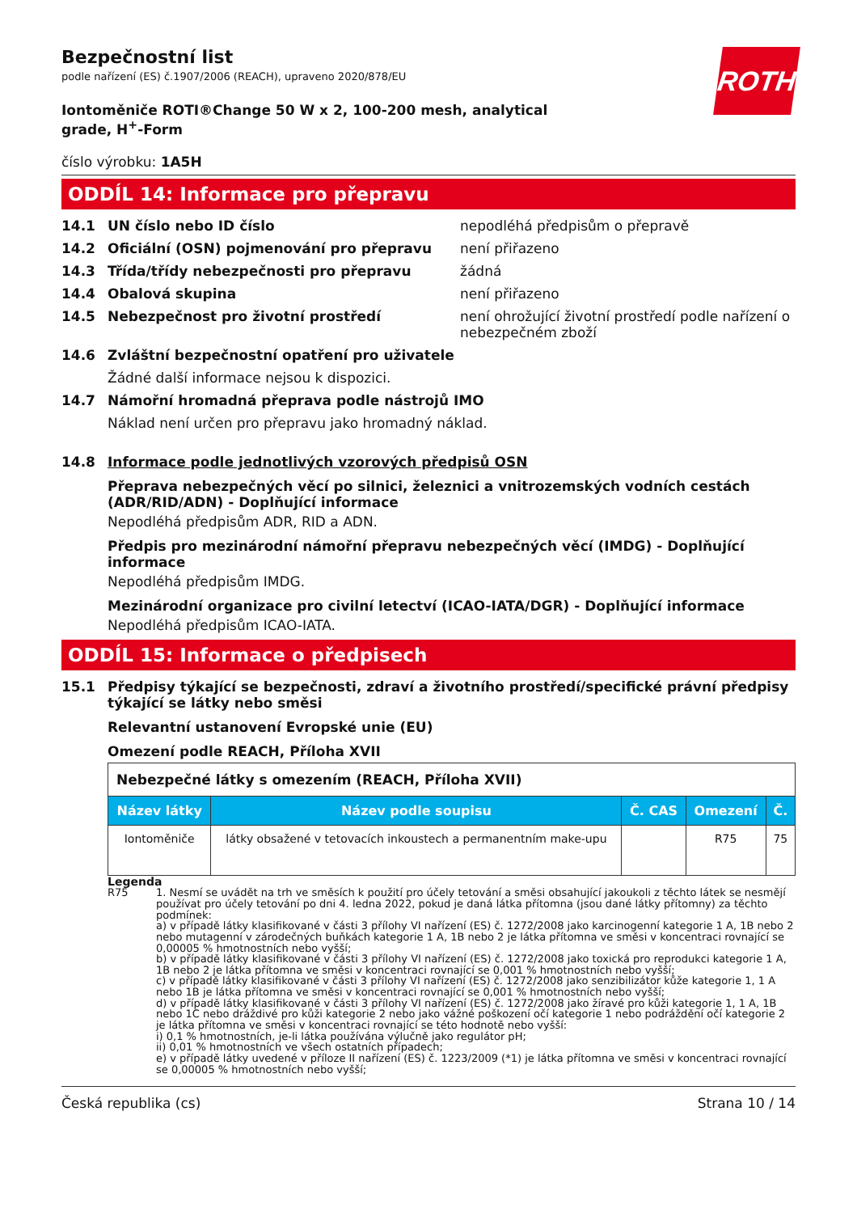ROTH
Bezpečnostní list
podle nařízení (ES) č.1907/2006 (REACH), upraveno 2020/878/EU
Iontoměniče ROTI®Change 50 W x 2, 100-200 mesh, analytical grade, H<sup>+</sup>-Form
číslo výrobku: 1A5H
ODDÍL 14: Informace pro přepravu
14.1 UN číslo nebo ID číslo nepodléhá předpisům o přepravě
14.2 Oficiální (OSN) pojmenování pro přepravu není přiřazeno
14.3 Třída/třídy nebezpečnosti pro přepravu žádná
14.4 Obalová skupina není přiřazeno
14.5 Nebezpečnost pro životní prostředí není ohrožující životní prostředí podle nařízení o nebezpečném zboží
14.6 Zvláštní bezpečnostní opatření pro uživatele
Žádné další informace nejsou k dispozici.
14.7 Námořní hromadná přeprava podle nástrojů IMO
Náklad není určen pro přepravu jako hromadný náklad.
14.8 Informace podle jednotlivých vzorových předpisů OSN
Přeprava nebezpečných věcí po silnici, železnici a vnitrozemských vodních cestách (ADR/RID/ADN) - Doplňující informace
Nepodléhá předpisům ADR, RID a ADN.
Předpis pro mezinárodní námořní přepravu nebezpečných věcí (IMDG) - Doplňující informace
Nepodléhá předpisům IMDG.
Mezinárodní organizace pro civilní letectví (ICAO-IATA/DGR) - Doplňující informace
Nepodléhá předpisům ICAO-IATA.
ODDÍL 15: Informace o předpisech
15.1 Předpisy týkající se bezpečnosti, zdraví a životního prostředí/specifické právní předpisy týkající se látky nebo směsi
Relevantní ustanovení Evropské unie (EU)
Omezení podle REACH, Příloha XVII
| Nebezpečné látky s omezením (REACH, Příloha XVII) | | | | |
| Název látky | Název podle soupisu | Č. CAS | Omezení | Č. |
| Iontoměniče | látky obsažené v tetovacích inkoustech a permanentním make-upu | | R75 | 75 |
Legenda
R75 1. Nesmí se uvádět na trh ve směsích k použití pro účely tetování a směsi obsahující jakoukoli z těchto látek se nesmějí používat pro účely tetování po dni 4. ledna 2022, pokud je daná látka přítomna (jsou dané látky přítomny) za těchto podmínek:
a) v případě látky klasifikované v části 3 přílohy VI nařízení (ES) č. 1272/2008 jako karcinogenní kategorie 1 A, 1B nebo 2 nebo mutagenní v zárodečných buňkách kategorie 1 A, 1B nebo 2 je látka přítomna ve směsi v koncentraci rovnající se 0,00005 % hmotnostních nebo vyšší;
b) v případě látky klasifikované v části 3 přílohy VI nařízení (ES) č. 1272/2008 jako toxická pro reprodukci kategorie 1 A, 1B nebo 2 je látka přítomna ve směsi v koncentraci rovnající se 0,001 % hmotnostních nebo vyšší;
c) v případě látky klasifikované v části 3 přílohy VI nařízení (ES) č. 1272/2008 jako senzibilizátor kůže kategorie 1, 1 A nebo 1B je látka přítomna ve směsi v koncentraci rovnající se 0,001 % hmotnostních nebo vyšší;
d) v případě látky klasifikované v části 3 přílohy VI nařízení (ES) č. 1272/2008 jako žíravé pro kůži kategorie 1, 1 A, 1B nebo 1C nebo dráždivé pro kůži kategorie 2 nebo jako vážné poškození očí kategorie 1 nebo podráždění očí kategorie 2 je látka přítomna ve směsi v koncentraci rovnající se této hodnotě nebo vyšší:
i) 0,1 % hmotnostních, je-li látka používána výlučně jako regulátor pH;
ii) 0,01 % hmotnostních ve všech ostatních případech;
e) v případě látky uvedené v příloze II nařízení (ES) č. 1223/2009 (*1) je látka přítomna ve směsi v koncentraci rovnající se 0,00005 % hmotnostních nebo vyšší;
Česká republika (cs) Strana 10 / 14